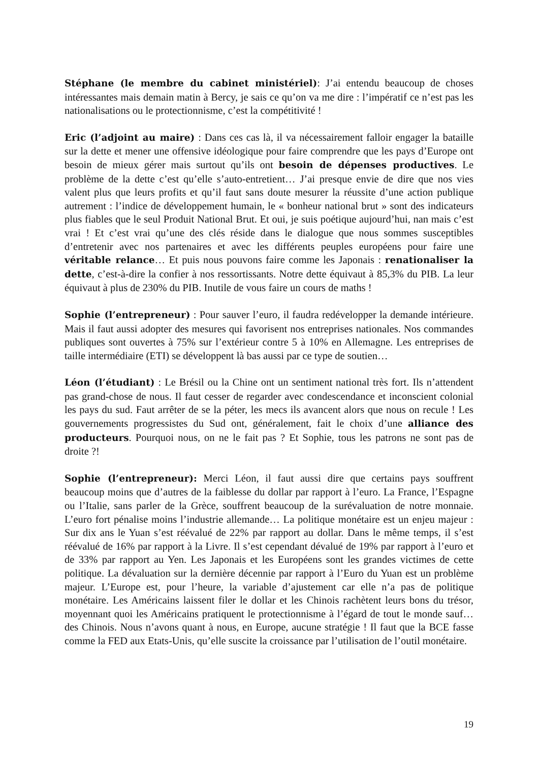Stéphane (le membre du cabinet ministériel): J’ai entendu beaucoup de choses intéressantes mais demain matin à Bercy, je sais ce qu’on va me dire : l’impératif ce n’est pas les nationalisations ou le protectionnisme, c’est la compétitivité !
Eric (l’adjoint au maire) : Dans ces cas là, il va nécessairement falloir engager la bataille sur la dette et mener une offensive idéologique pour faire comprendre que les pays d’Europe ont besoin de mieux gérer mais surtout qu’ils ont besoin de dépenses productives. Le problème de la dette c’est qu’elle s’auto-entretient… J’ai presque envie de dire que nos vies valent plus que leurs profits et qu’il faut sans doute mesurer la réussite d’une action publique autrement : l’indice de développement humain, le « bonheur national brut » sont des indicateurs plus fiables que le seul Produit National Brut. Et oui, je suis poétique aujourd’hui, nan mais c’est vrai ! Et c’est vrai qu’une des clés réside dans le dialogue que nous sommes susceptibles d’entretenir avec nos partenaires et avec les différents peuples européens pour faire une véritable relance… Et puis nous pouvons faire comme les Japonais : renationaliser la dette, c’est-à-dire la confier à nos ressortissants. Notre dette équivaut à 85,3% du PIB. La leur équivaut à plus de 230% du PIB. Inutile de vous faire un cours de maths !
Sophie (l’entrepreneur) : Pour sauver l’euro, il faudra redévelopper la demande intérieure. Mais il faut aussi adopter des mesures qui favorisent nos entreprises nationales. Nos commandes publiques sont ouvertes à 75% sur l’extérieur contre 5 à 10% en Allemagne. Les entreprises de taille intermédiaire (ETI) se développent là bas aussi par ce type de soutien…
Léon (l’étudiant) : Le Brésil ou la Chine ont un sentiment national très fort. Ils n’attendent pas grand-chose de nous. Il faut cesser de regarder avec condescendance et inconscient colonial les pays du sud. Faut arrêter de se la péter, les mecs ils avancent alors que nous on recule ! Les gouvernements progressistes du Sud ont, généralement, fait le choix d’une alliance des producteurs. Pourquoi nous, on ne le fait pas ? Et Sophie, tous les patrons ne sont pas de droite ?!
Sophie (l’entrepreneur): Merci Léon, il faut aussi dire que certains pays souffrent beaucoup moins que d’autres de la faiblesse du dollar par rapport à l’euro. La France, l’Espagne ou l’Italie, sans parler de la Grèce, souffrent beaucoup de la surévaluation de notre monnaie. L’euro fort pénalise moins l’industrie allemande… La politique monétaire est un enjeu majeur : Sur dix ans le Yuan s’est réévalué de 22% par rapport au dollar. Dans le même temps, il s’est réévalué de 16% par rapport à la Livre. Il s’est cependant dévalué de 19% par rapport à l’euro et de 33% par rapport au Yen. Les Japonais et les Européens sont les grandes victimes de cette politique. La dévaluation sur la dernière décennie par rapport à l’Euro du Yuan est un problème majeur. L’Europe est, pour l’heure, la variable d’ajustement car elle n’a pas de politique monétaire. Les Américains laissent filer le dollar et les Chinois rachètent leurs bons du trésor, moyennant quoi les Américains pratiquent le protectionnisme à l’égard de tout le monde sauf… des Chinois. Nous n’avons quant à nous, en Europe, aucune stratégie ! Il faut que la BCE fasse comme la FED aux Etats-Unis, qu’elle suscite la croissance par l’utilisation de l’outil monétaire.
19